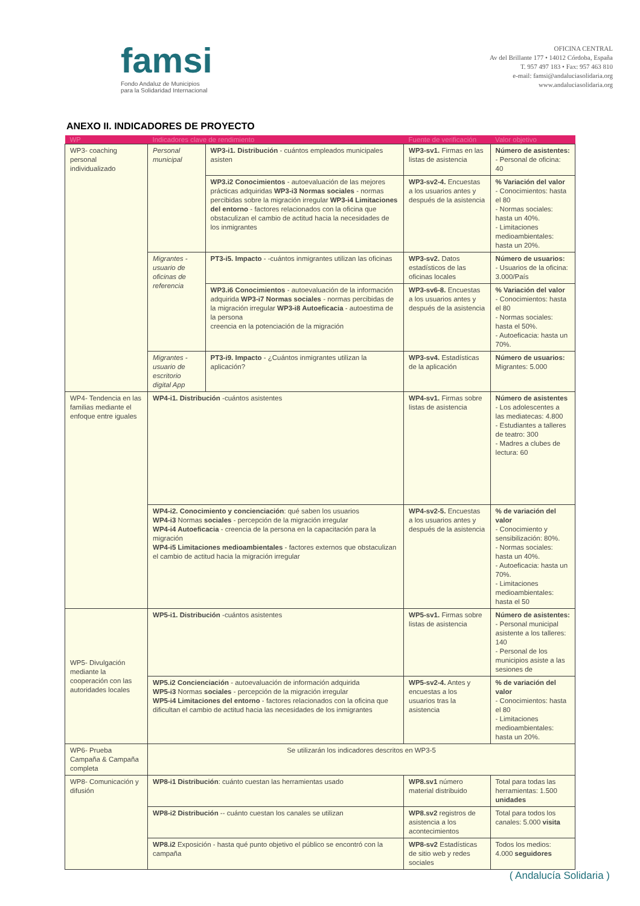famsi
Fondo Andaluz de Municipios
para la Solidaridad Internacional
OFICINA CENTRAL
Av del Brillante 177 • 14012 Córdoba, España
T. 957 497 183 • Fax: 957 463 810
e-mail: famsi@andaluciasolidaria.org
www.andaluciasolidaria.org
ANEXO II. INDICADORES DE PROYECTO
| WP | Indicadores clave de rendimiento | | Fuente de verificación | Valor objetivo |
| --- | --- | --- | --- | --- |
| WP3- coaching personal individualizado | Personal municipal | WP3-i1. Distribución - cuántos empleados municipales asisten | WP3-sv1. Firmas en las listas de asistencia | Número de asistentes: - Personal de oficina: 40 |
| | | WP3.i2 Conocimientos - autoevaluación de las mejores prácticas adquiridas WP3-i3 Normas sociales - normas percibidas sobre la migración irregular WP3-i4 Limitaciones del entorno - factores relacionados con la oficina que obstaculizan el cambio de actitud hacia la necesidades de los inmigrantes | WP3-sv2-4. Encuestas a los usuarios antes y después de la asistencia | % Variación del valor - Conocimientos: hasta el 80 - Normas sociales: hasta un 40%. - Limitaciones medioambientales: hasta un 20%. |
| | Migrantes - usuario de oficinas de referencia | PT3-i5. Impacto - -cuántos inmigrantes utilizan las oficinas | WP3-sv2. Datos estadísticos de las oficinas locales | Número de usuarios: - Usuarios de la oficina: 3.000/País |
| | | WP3.i6 Conocimientos - autoevaluación de la información adquirida WP3-i7 Normas sociales - normas percibidas de la migración irregular WP3-i8 Autoeficacia - autoestima de la persona creencia en la potenciación de la migración | WP3-sv6-8. Encuestas a los usuarios antes y después de la asistencia | % Variación del valor - Conocimientos: hasta el 80 - Normas sociales: hasta el 50%. - Autoeficacia: hasta un 70%. |
| | Migrantes - usuario de escritorio digital App | PT3-i9. Impacto - ¿Cuántos inmigrantes utilizan la aplicación? | WP3-sv4. Estadísticas de la aplicación | Número de usuarios: Migrantes: 5.000 |
| WP4- Tendencia en las familias mediante el enfoque entre iguales | WP4-i1. Distribución -cuántos asistentes | | WP4-sv1. Firmas sobre listas de asistencia | Número de asistentes - Los adolescentes a las mediatecas: 4.800 - Estudiantes a talleres de teatro: 300 - Madres a clubes de lectura: 60 |
| | WP4-i2. Conocimiento y concienciación : qué saben los usuarios WP4-i3 Normas sociales - percepción de la migración irregular WP4-i4 Autoeficacia - creencia de la persona en la capacitación para la migración WP4-i5 Limitaciones medioambientales - factores externos que obstaculizan el cambio de actitud hacia la migración irregular | | WP4-sv2-5. Encuestas a los usuarios antes y después de la asistencia | % de variación del valor - Conocimiento y sensibilización: 80%. - Normas sociales: hasta un 40%. - Autoeficacia: hasta un 70%. - Limitaciones medioambientales: hasta el 50 |
| WP5- Divulgación mediante la cooperación con las autoridades locales | WP5-i1. Distribución -cuántos asistentes | | WP5-sv1. Firmas sobre listas de asistencia | Número de asistentes: - Personal municipal asistente a los talleres: 140 - Personal de los municipios asiste a las sesiones de |
| | WP5.i2 Concienciación - autoevaluación de información adquirida WP5-i3 Normas sociales - percepción de la migración irregular WP5-i4 Limitaciones del entorno - factores relacionados con la oficina que dificultan el cambio de actitud hacia las necesidades de los inmigrantes | | WP5-sv2-4. Antes y encuestas a los usuarios tras la asistencia | % de variación del valor - Conocimientos: hasta el 80 - Limitaciones medioambientales: hasta un 20%. |
| WP6- Prueba Campaña & Campaña completa | Se utilizarán los indicadores descritos en WP3-5 | | | |
| WP8- Comunicación y difusión | WP8-i1 Distribución : cuánto cuestan las herramientas usado | | WP8.sv1 número material distribuido | Total para todas las herramientas: 1.500 unidades |
| | WP8-i2 Distribución -- cuánto cuestan los canales se utilizan | | WP8.sv2 registros de asistencia a los acontecimientos | Total para todos los canales: 5.000 visita |
| | WP8.i2 Exposición - hasta qué punto objetivo el público se encontró con la campaña | | WP8-sv2 Estadísticas de sitio web y redes sociales | Todos los medios: 4.000 seguidores |
( Andalucía Solidaria )